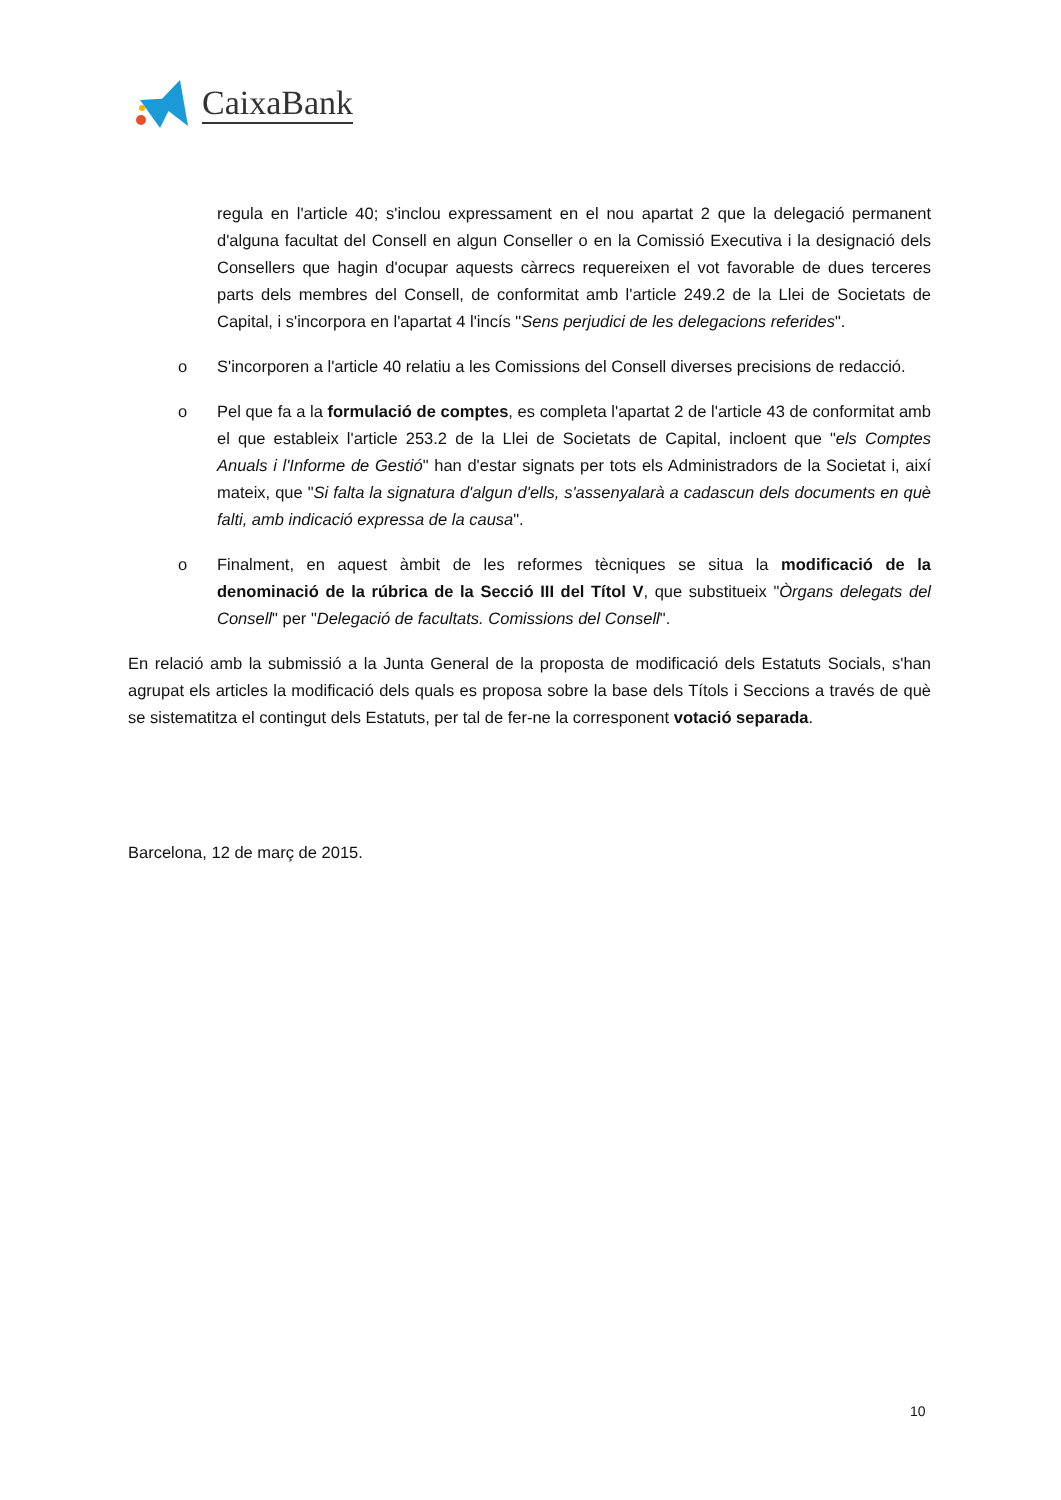CaixaBank
regula en l'article 40; s'inclou expressament en el nou apartat 2 que la delegació permanent d'alguna facultat del Consell en algun Conseller o en la Comissió Executiva i la designació dels Consellers que hagin d'ocupar aquests càrrecs requereixen el vot favorable de dues terceres parts dels membres del Consell, de conformitat amb l'article 249.2 de la Llei de Societats de Capital, i s'incorpora en l'apartat 4 l'incís "Sens perjudici de les delegacions referides".
o S'incorporen a l'article 40 relatiu a les Comissions del Consell diverses precisions de redacció.
o Pel que fa a la formulació de comptes, es completa l'apartat 2 de l'article 43 de conformitat amb el que estableix l'article 253.2 de la Llei de Societats de Capital, incloent que "els Comptes Anuals i l'Informe de Gestió" han d'estar signats per tots els Administradors de la Societat i, així mateix, que "Si falta la signatura d'algun d'ells, s'assenyalarà a cadascun dels documents en què falti, amb indicació expressa de la causa".
o Finalment, en aquest àmbit de les reformes tècniques se situa la modificació de la denominació de la rúbrica de la Secció III del Títol V, que substitueix "Òrgans delegats del Consell" per "Delegació de facultats. Comissions del Consell".
En relació amb la submissió a la Junta General de la proposta de modificació dels Estatuts Socials, s'han agrupat els articles la modificació dels quals es proposa sobre la base dels Títols i Seccions a través de què se sistematitza el contingut dels Estatuts, per tal de fer-ne la corresponent votació separada.
Barcelona, 12 de març de 2015.
10